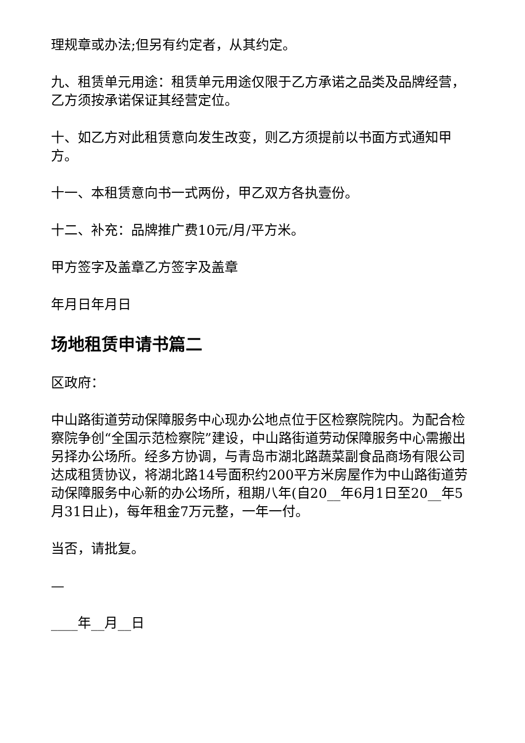理规章或办法;但另有约定者，从其约定。
九、租赁单元用途：租赁单元用途仅限于乙方承诺之品类及品牌经营，乙方须按承诺保证其经营定位。
十、如乙方对此租赁意向发生改变，则乙方须提前以书面方式通知甲方。
十一、本租赁意向书一式两份，甲乙双方各执壹份。
十二、补充：品牌推广费10元/月/平方米。
甲方签字及盖章乙方签字及盖章
年月日年月日
场地租赁申请书篇二
区政府：
中山路街道劳动保障服务中心现办公地点位于区检察院院内。为配合检察院争创“全国示范检察院”建设，中山路街道劳动保障服务中心需搬出另择办公场所。经多方协调，与青岛市湖北路蔬菜副食品商场有限公司达成租赁协议，将湖北路14号面积约200平方米房屋作为中山路街道劳动保障服务中心新的办公场所，租期八年(自20__年6月1日至20__年5月31日止)，每年租金7万元整，一年一付。
当否，请批复。
—
____年__月__日